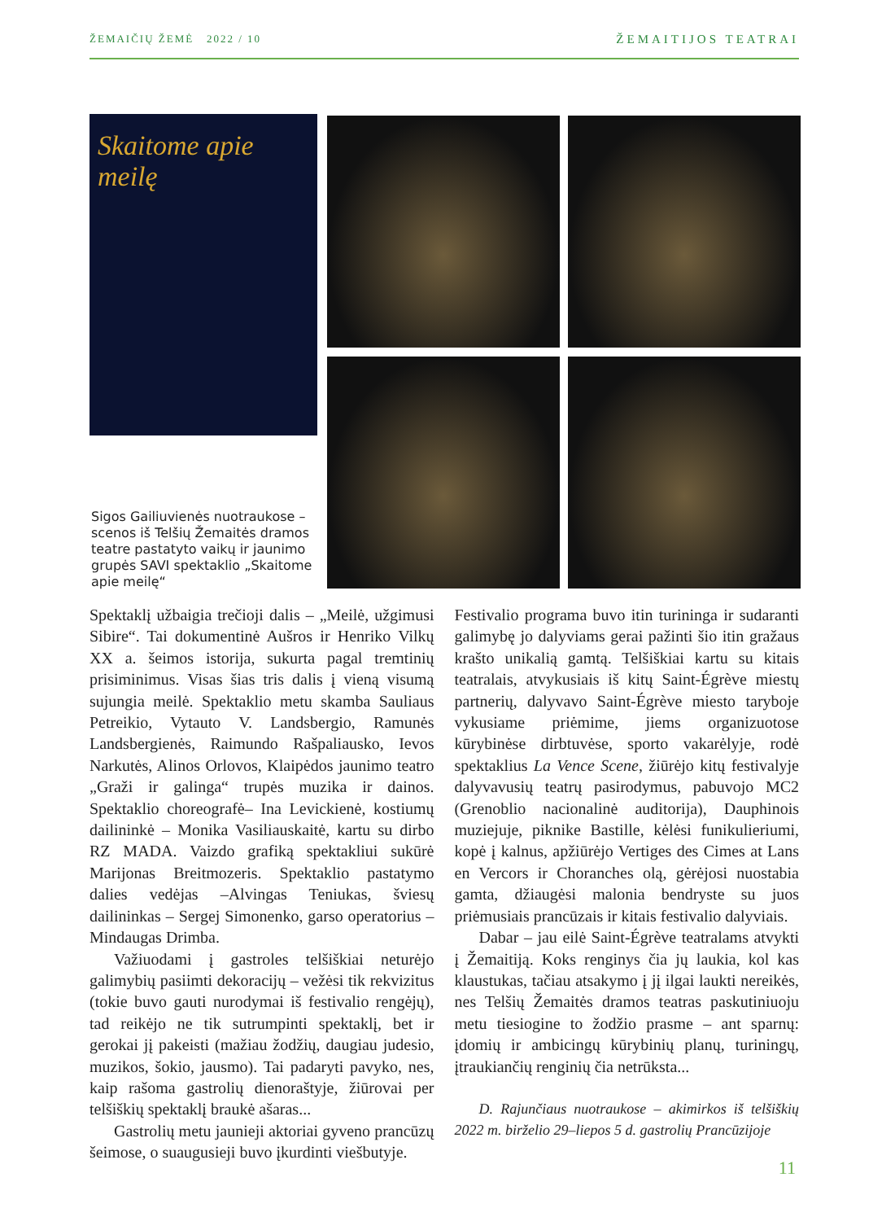ŽEMAIČIŲ ŽEMĖ 2022 / 10 ŽEMAITIJOS TEATRAI
Skaitome apie meilę
Sigos Gailiuvienės nuotraukose – scenos iš Telšių Žemaitės dramos teatre pastatyto vaikų ir jaunimo grupės SAVI spektaklio „Skaitome apie meilę“
Spektaklį užbaigia trečioji dalis – „Meilė, užgimusi Sibire“. Tai dokumentinė Aušros ir Henriko Vilkų XX a. šeimos istorija, sukurta pagal tremtinių prisiminimus. Visas šias tris dalis į vieną visumą sujungia meilė. Spektaklio metu skamba Sauliaus Petreikio, Vytauto V. Landsbergio, Ramunės Landsbergienės, Raimundo Rašpaliausko, Ievos Narkutės, Alinos Orlovos, Klaipėdos jaunimo teatro „Graži ir galinga“ trupės muzika ir dainos. Spektaklio choreografė– Ina Levickienė, kostiumų dailininkė – Monika Vasiliauskaitė, kartu su dirbo RZ MADA. Vaizdo grafiką spektakliui sukūrė Marijonas Breitmozeris. Spektaklio pastatymo dalies vedėjas –Alvingas Teniukas, šviesų dailininkas – Sergej Simonenko, garso operatorius – Mindaugas Drimba.
Važiuodami į gastroles telšiškiai neturėjo galimybių pasiimti dekoracijų – vežėsi tik rekvizitus (tokie buvo gauti nurodymai iš festivalio rengėjų), tad reikėjo ne tik sutrumpinti spektaklį, bet ir gerokai jį pakeisti (mažiau žodžių, daugiau judesio, muzikos, šokio, jausmo). Tai padaryti pavyko, nes, kaip rašoma gastrolių dienoraštyje, žiūrovai per telšiškių spektaklį braukė ašaras...
Gastrolių metu jaunieji aktoriai gyveno prancūzų šeimose, o suaugusieji buvo įkurdinti viešbutyje.
Festivalio programa buvo itin turininga ir sudaranti galimybę jo dalyviams gerai pažinti šio itin gražaus krašto unikalią gamtą. Telšiškiai kartu su kitais teatralais, atvykusiais iš kitų Saint-Égrève miestų partnerių, dalyvavo Saint-Égrève miesto taryboje vykusiame priėmime, jiems organizuotose kūrybinėse dirbtuvėse, sporto vakarėlyje, rodė spektaklius La Vence Scene, žiūrėjo kitų festivalyje dalyvavusių teatrų pasirodymus, pabuvojo MC2 (Grenoblio nacionalinė auditorija), Dauphinois muziejuje, piknike Bastille, kėlėsi funikulieriumi, kopė į kalnus, apžiūrėjo Vertiges des Cimes at Lans en Vercors ir Choranches olą, gėrėjosi nuostabia gamta, džiaugėsi malonia bendryste su juos priėmusiais prancūzais ir kitais festivalio dalyviais.
Dabar – jau eilė Saint-Égrève teatralams atvykti į Žemaitiją. Koks renginys čia jų laukia, kol kas klaustukas, tačiau atsakymo į jį ilgai laukti nereikės, nes Telšių Žemaitės dramos teatras paskutiniuoju metu tiesiogine to žodžio prasme – ant sparnų: įdomių ir ambicingų kūrybinių planų, turiningų, įtraukiančių renginių čia netrūksta...
D. Rajunčiaus nuotraukose – akimirkos iš telšiškių 2022 m. birželio 29–liepos 5 d. gastrolių Prancūzijoje
11